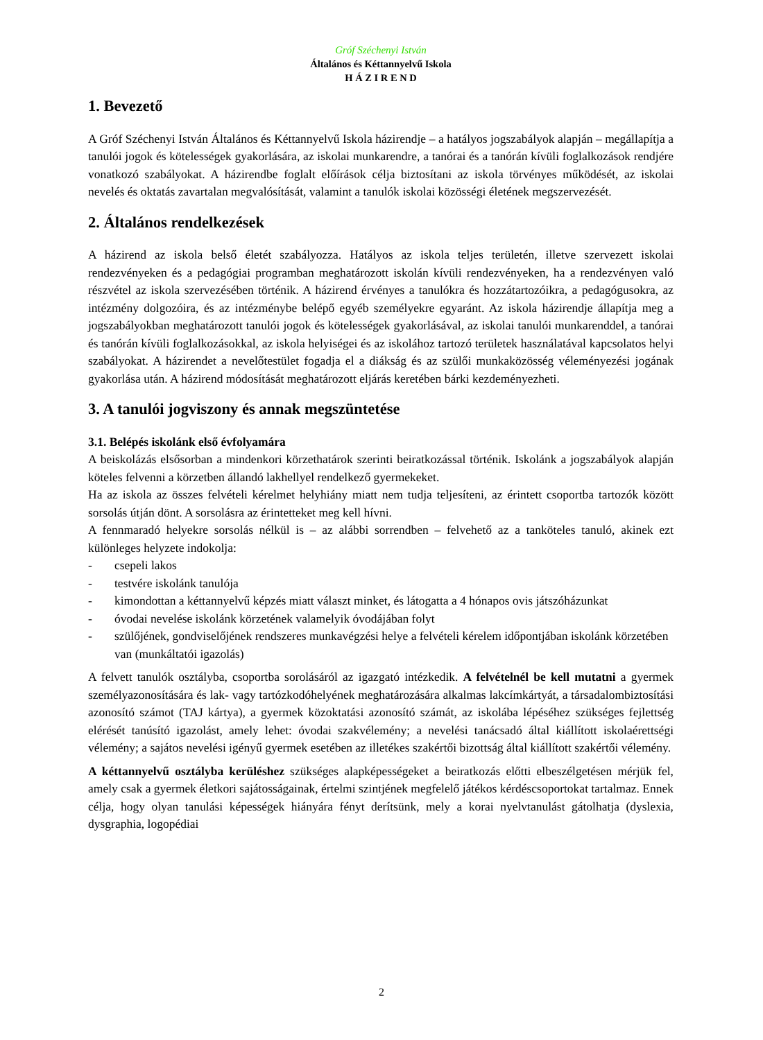Gróf Széchenyi István
Általános és Kéttannyelvű Iskola
H Á Z I R E N D
1. Bevezető
A Gróf Széchenyi István Általános és Kéttannyelvű Iskola házirendje – a hatályos jogszabályok alapján – megállapítja a tanulói jogok és kötelességek gyakorlására, az iskolai munkarendre, a tanórai és a tanórán kívüli foglalkozások rendjére vonatkozó szabályokat. A házirendbe foglalt előírások célja biztosítani az iskola törvényes működését, az iskolai nevelés és oktatás zavartalan megvalósítását, valamint a tanulók iskolai közösségi életének megszervezését.
2. Általános rendelkezések
A házirend az iskola belső életét szabályozza. Hatályos az iskola teljes területén, illetve szervezett iskolai rendezvényeken és a pedagógiai programban meghatározott iskolán kívüli rendezvényeken, ha a rendezvényen való részvétel az iskola szervezésében történik. A házirend érvényes a tanulókra és hozzátartozóikra, a pedagógusokra, az intézmény dolgozóira, és az intézménybe belépő egyéb személyekre egyaránt. Az iskola házirendje állapítja meg a jogszabályokban meghatározott tanulói jogok és kötelességek gyakorlásával, az iskolai tanulói munkarenddel, a tanórai és tanórán kívüli foglalkozásokkal, az iskola helyiségei és az iskolához tartozó területek használatával kapcsolatos helyi szabályokat. A házirendet a nevelőtestület fogadja el a diákság és az szülői munkaközösség véleményezési jogának gyakorlása után. A házirend módosítását meghatározott eljárás keretében bárki kezdeményezheti.
3. A tanulói jogviszony és annak megszüntetése
3.1. Belépés iskolánk első évfolyamára
A beiskolázás elsősorban a mindenkori körzethatárok szerinti beiratkozással történik. Iskolánk a jogszabályok alapján köteles felvenni a körzetben állandó lakhellyel rendelkező gyermekeket.
Ha az iskola az összes felvételi kérelmet helyhiány miatt nem tudja teljesíteni, az érintett csoportba tartozók között sorsolás útján dönt. A sorsolásra az érintetteket meg kell hívni.
A fennmaradó helyekre sorsolás nélkül is – az alábbi sorrendben – felvehető az a tanköteles tanuló, akinek ezt különleges helyzete indokolja:
- csepeli lakos
- testvére iskolánk tanulója
- kimondottan a kéttannyelvű képzés miatt választ minket, és látogatta a 4 hónapos ovis játszóházunkat
- óvodai nevelése iskolánk körzetének valamelyik óvodájában folyt
- szülőjének, gondviselőjének rendszeres munkavégzési helye a felvételi kérelem időpontjában iskolánk körzetében van (munkáltatói igazolás)
A felvett tanulók osztályba, csoportba sorolásáról az igazgató intézkedik. A felvételnél be kell mutatni a gyermek személyazonosítására és lak- vagy tartózkodóhelyének meghatározására alkalmas lakcímkártyát, a társadalombiztosítási azonosító számot (TAJ kártya), a gyermek közoktatási azonosító számát, az iskolába lépéséhez szükséges fejlettség elérését tanúsító igazolást, amely lehet: óvodai szakvélemény; a nevelési tanácsadó által kiállított iskolaérettségi vélemény; a sajátos nevelési igényű gyermek esetében az illetékes szakértői bizottság által kiállított szakértői vélemény.
A kéttannyelvű osztályba kerüléshez szükséges alapképességeket a beiratkozás előtti elbeszélgetésen mérjük fel, amely csak a gyermek életkori sajátosságainak, értelmi szintjének megfelelő játékos kérdéscsoportokat tartalmaz. Ennek célja, hogy olyan tanulási képességek hiányára fényt derítsünk, mely a korai nyelvtanulást gátolhatja (dyslexia, dysgraphia, logopédiai
2